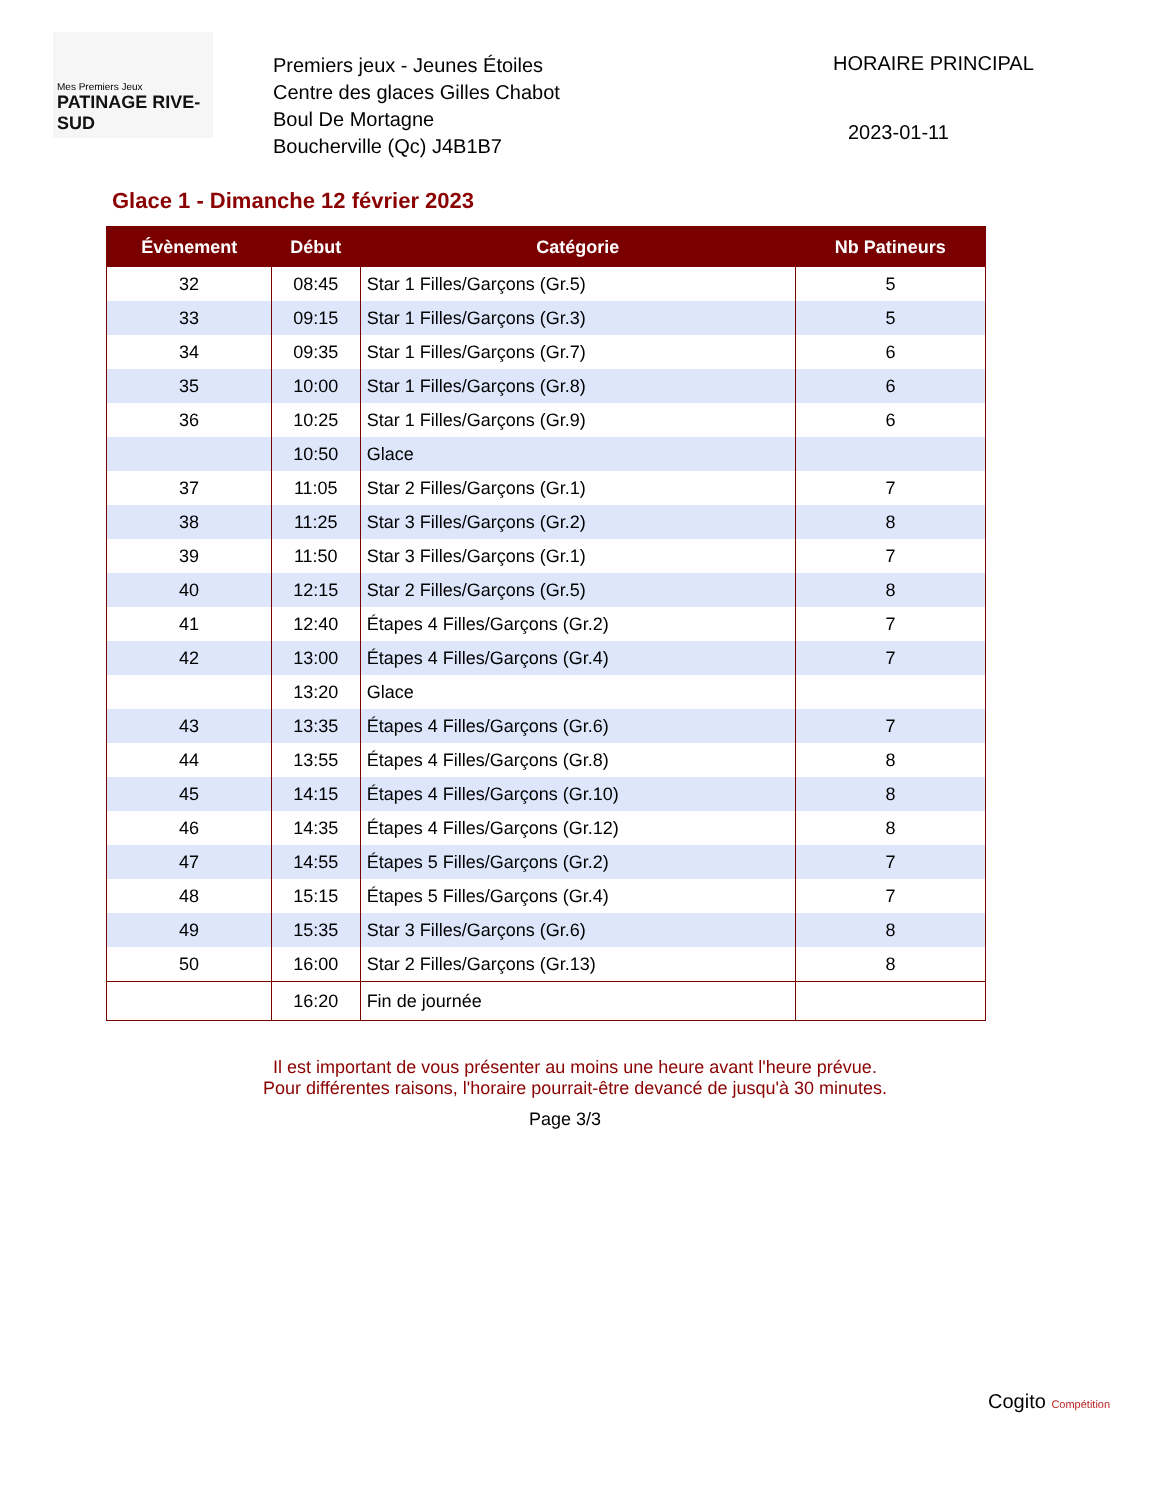Mes Premiers Jeux
PATINAGE RIVE-SUD
Premiers jeux - Jeunes Étoiles
Centre des glaces Gilles Chabot
Boul De Mortagne
Boucherville (Qc) J4B1B7
HORAIRE PRINCIPAL
2023-01-11
Glace 1 - Dimanche 12 février 2023
| Évènement | Début | Catégorie | Nb Patineurs |
| --- | --- | --- | --- |
| 32 | 08:45 | Star 1 Filles/Garçons (Gr.5) | 5 |
| 33 | 09:15 | Star 1 Filles/Garçons (Gr.3) | 5 |
| 34 | 09:35 | Star 1 Filles/Garçons (Gr.7) | 6 |
| 35 | 10:00 | Star 1 Filles/Garçons (Gr.8) | 6 |
| 36 | 10:25 | Star 1 Filles/Garçons (Gr.9) | 6 |
| | 10:50 | Glace | |
| 37 | 11:05 | Star 2 Filles/Garçons (Gr.1) | 7 |
| 38 | 11:25 | Star 3 Filles/Garçons (Gr.2) | 8 |
| 39 | 11:50 | Star 3 Filles/Garçons (Gr.1) | 7 |
| 40 | 12:15 | Star 2 Filles/Garçons (Gr.5) | 8 |
| 41 | 12:40 | Étapes 4 Filles/Garçons (Gr.2) | 7 |
| 42 | 13:00 | Étapes 4 Filles/Garçons (Gr.4) | 7 |
| | 13:20 | Glace | |
| 43 | 13:35 | Étapes 4 Filles/Garçons (Gr.6) | 7 |
| 44 | 13:55 | Étapes 4 Filles/Garçons (Gr.8) | 8 |
| 45 | 14:15 | Étapes 4 Filles/Garçons (Gr.10) | 8 |
| 46 | 14:35 | Étapes 4 Filles/Garçons (Gr.12) | 8 |
| 47 | 14:55 | Étapes 5 Filles/Garçons (Gr.2) | 7 |
| 48 | 15:15 | Étapes 5 Filles/Garçons (Gr.4) | 7 |
| 49 | 15:35 | Star 3 Filles/Garçons (Gr.6) | 8 |
| 50 | 16:00 | Star 2 Filles/Garçons (Gr.13) | 8 |
| | 16:20 | Fin de journée | |
Il est important de vous présenter au moins une heure avant l'heure prévue.
Pour différentes raisons, l'horaire pourrait-être devancé de jusqu'à 30 minutes.
Page 3/3
Cogito Compétition